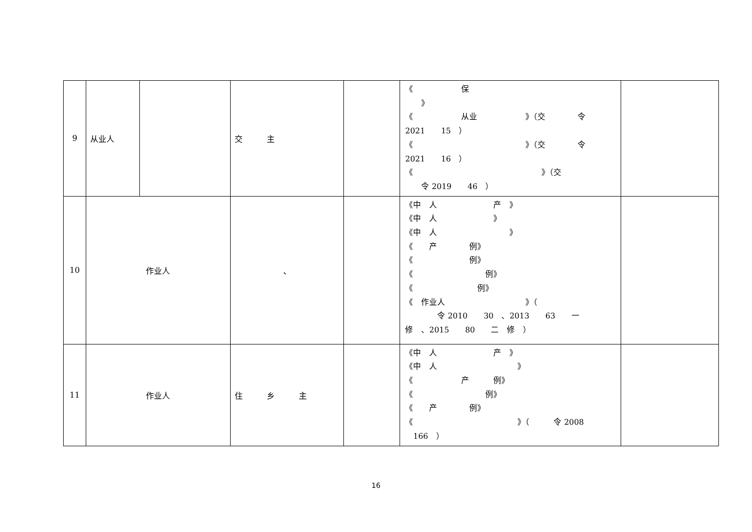| 9 | 从业人 | | 交 主 | | 《 保 》 《 从业 》（交 令 2021 15 ） 《 》（交 令 2021 16 ） 《 》（交 令 2019 46 ） | |
| 10 | 作业人 | | 、 | | 《中 人 产 》 《中 人 》 《中 人 》 《 产 例》 《 例》 《 例》 《 例》 《 作业人 》（ 令 2010 30 、2013 63 一 修 、2015 80 二 修 ） | |
| 11 | 作业人 | | 住 乡 主 | | 《中 人 产 》 《中 人 》 《 产 例》 《 例》 《 产 例》 《 》（ 令 2008 166 ） | |
16